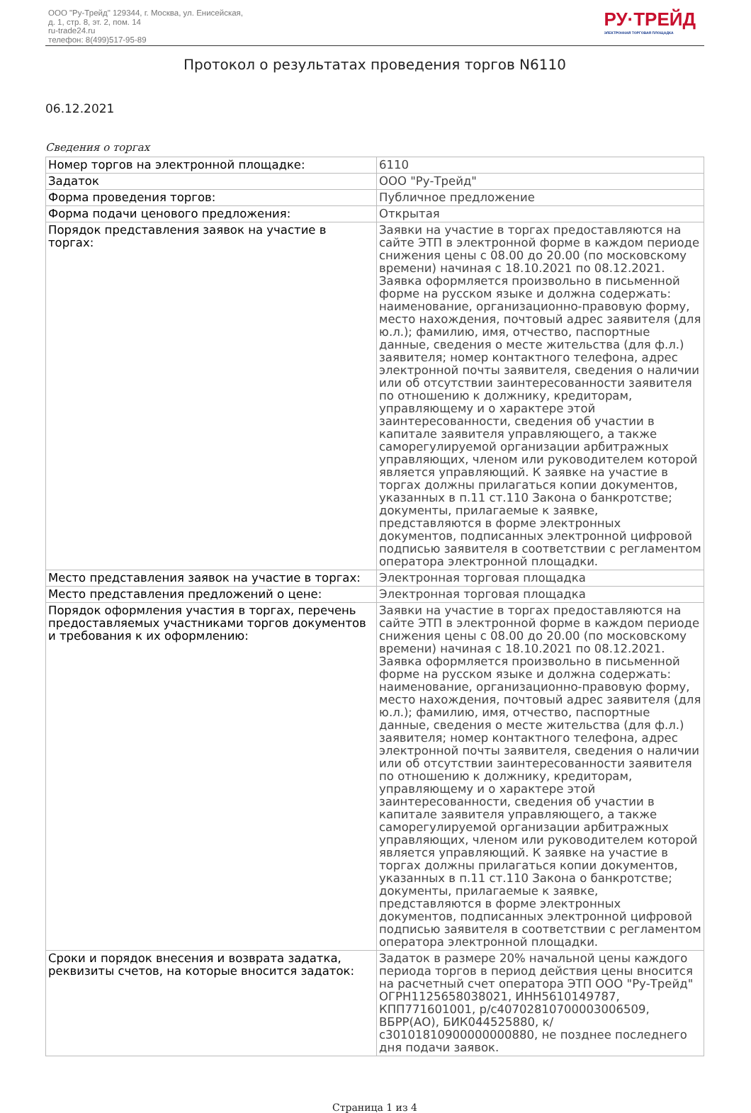ООО "Ру-Трейд" 129344, г. Москва, ул. Енисейская,
д. 1, стр. 8, эт. 2, пом. 14
ru-trade24.ru
телефон: 8(499)517-95-89
РУ·ТРЕЙД
ЭЛЕКТРОННАЯ ТОРГОВАЯ ПЛОЩАДКА
Протокол о результатах проведения торгов N6110
06.12.2021
Сведения о торгах
| Номер торгов на электронной площадке: | 6110 |
| Задаток | ООО "Ру-Трейд" |
| Форма проведения торгов: | Публичное предложение |
| Форма подачи ценового предложения: | Открытая |
| Порядок представления заявок на участие в торгах: | Заявки на участие в торгах предоставляются на сайте ЭТП в электронной форме в каждом периоде снижения цены с 08.00 до 20.00 (по московскому времени) начиная с 18.10.2021 по 08.12.2021. Заявка оформляется произвольно в письменной форме на русском языке и должна содержать: наименование, организационно-правовую форму, место нахождения, почтовый адрес заявителя (для ю.л.); фамилию, имя, отчество, паспортные данные, сведения о месте жительства (для ф.л.) заявителя; номер контактного телефона, адрес электронной почты заявителя, сведения о наличии или об отсутствии заинтересованности заявителя по отношению к должнику, кредиторам, управляющему и о характере этой заинтересованности, сведения об участии в капитале заявителя управляющего, а также саморегулируемой организации арбитражных управляющих, членом или руководителем которой является управляющий. К заявке на участие в торгах должны прилагаться копии документов, указанных в п.11 ст.110 Закона о банкротстве; документы, прилагаемые к заявке, представляются в форме электронных документов, подписанных электронной цифровой подписью заявителя в соответствии с регламентом оператора электронной площадки. |
| Место представления заявок на участие в торгах: | Электронная торговая площадка |
| Место представления предложений о цене: | Электронная торговая площадка |
| Порядок оформления участия в торгах, перечень предоставляемых участниками торгов документов и требования к их оформлению: | Заявки на участие в торгах предоставляются на сайте ЭТП в электронной форме в каждом периоде снижения цены с 08.00 до 20.00 (по московскому времени) начиная с 18.10.2021 по 08.12.2021. Заявка оформляется произвольно в письменной форме на русском языке и должна содержать: наименование, организационно-правовую форму, место нахождения, почтовый адрес заявителя (для ю.л.); фамилию, имя, отчество, паспортные данные, сведения о месте жительства (для ф.л.) заявителя; номер контактного телефона, адрес электронной почты заявителя, сведения о наличии или об отсутствии заинтересованности заявителя по отношению к должнику, кредиторам, управляющему и о характере этой заинтересованности, сведения об участии в капитале заявителя управляющего, а также саморегулируемой организации арбитражных управляющих, членом или руководителем которой является управляющий. К заявке на участие в торгах должны прилагаться копии документов, указанных в п.11 ст.110 Закона о банкротстве; документы, прилагаемые к заявке, представляются в форме электронных документов, подписанных электронной цифровой подписью заявителя в соответствии с регламентом оператора электронной площадки. |
| Сроки и порядок внесения и возврата задатка, реквизиты счетов, на которые вносится задаток: | Задаток в размере 20% начальной цены каждого периода торгов в период действия цены вносится на расчетный счет оператора ЭТП ООО "Ру-Трейд" ОГРН1125658038021, ИНН5610149787, КПП771601001, р/с40702810700003006509, ВБРР(АО), БИК044525880, к/с30101810900000000880, не позднее последнего дня подачи заявок. |
Страница 1 из 4